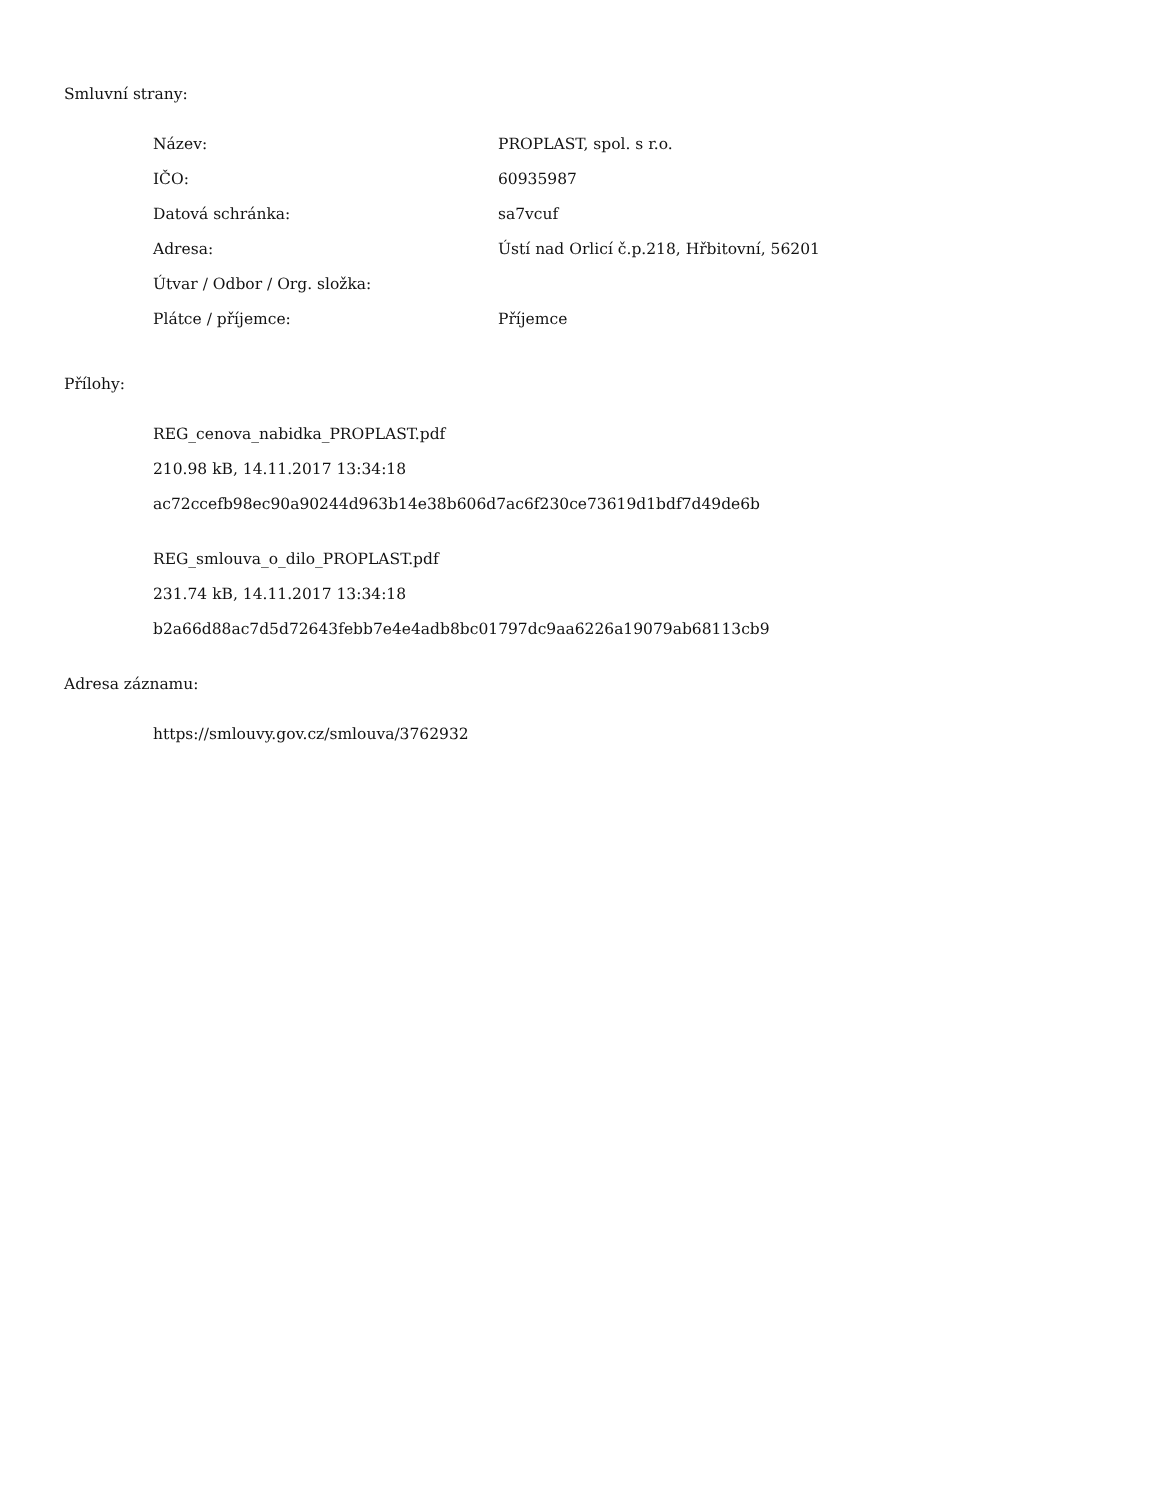Smluvní strany:
| Název: | PROPLAST, spol. s r.o. |
| IČO: | 60935987 |
| Datová schránka: | sa7vcuf |
| Adresa: | Ústí nad Orlicí č.p.218, Hřbitovní, 56201 |
| Útvar / Odbor / Org. složka: | |
| Plátce / příjemce: | Příjemce |
Přílohy:
REG_cenova_nabidka_PROPLAST.pdf
210.98 kB, 14.11.2017 13:34:18
ac72ccefb98ec90a90244d963b14e38b606d7ac6f230ce73619d1bdf7d49de6b
REG_smlouva_o_dilo_PROPLAST.pdf
231.74 kB, 14.11.2017 13:34:18
b2a66d88ac7d5d72643febb7e4e4adb8bc01797dc9aa6226a19079ab68113cb9
Adresa záznamu:
https://smlouvy.gov.cz/smlouva/3762932